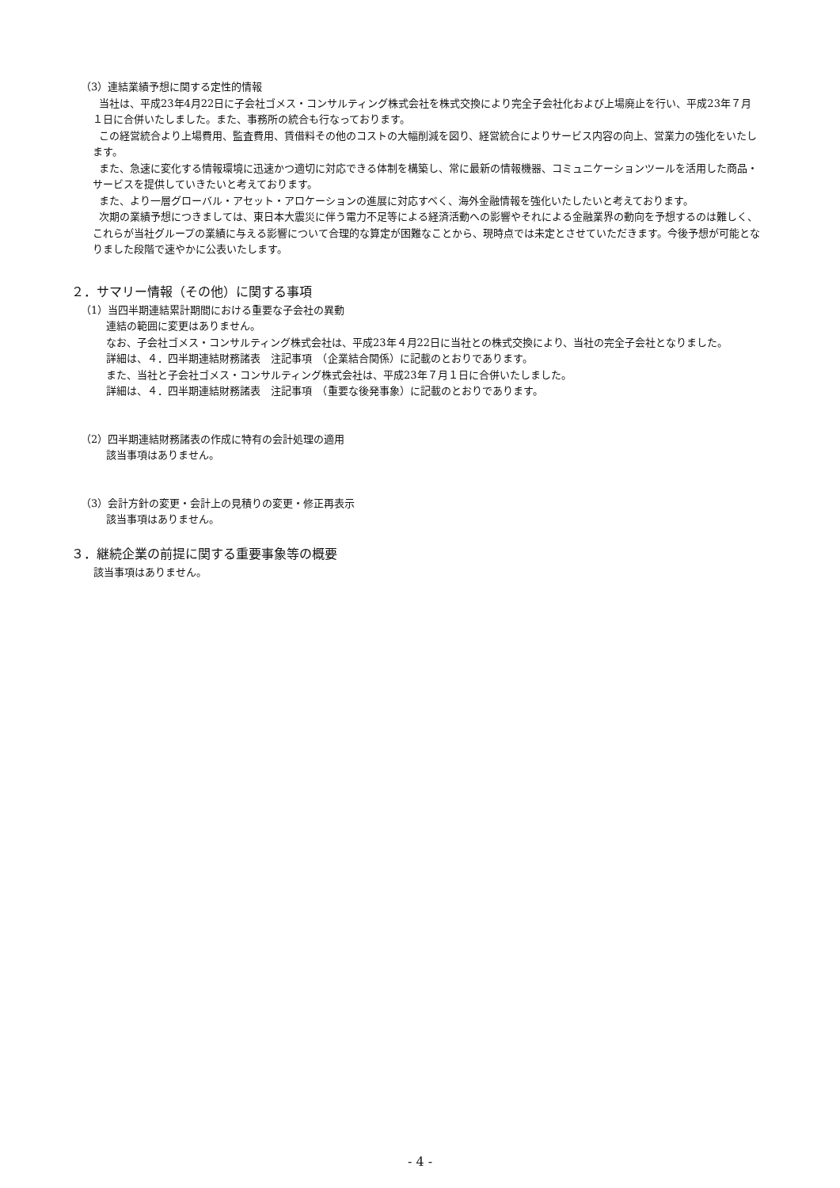（3）連結業績予想に関する定性的情報
当社は、平成23年4月22日に子会社ゴメス・コンサルティング株式会社を株式交換により完全子会社化および上場廃止を行い、平成23年７月１日に合併いたしました。また、事務所の統合も行なっております。
この経営統合より上場費用、監査費用、賃借料その他のコストの大幅削減を図り、経営統合によりサービス内容の向上、営業力の強化をいたします。
また、急速に変化する情報環境に迅速かつ適切に対応できる体制を構築し、常に最新の情報機器、コミュニケーションツールを活用した商品・サービスを提供していきたいと考えております。
また、より一層グローバル・アセット・アロケーションの進展に対応すべく、海外金融情報を強化いたしたいと考えております。
次期の業績予想につきましては、東日本大震災に伴う電力不足等による経済活動への影響やそれによる金融業界の動向を予想するのは難しく、これらが当社グループの業績に与える影響について合理的な算定が困難なことから、現時点では未定とさせていただきます。今後予想が可能となりました段階で速やかに公表いたします。
２．サマリー情報（その他）に関する事項
（1）当四半期連結累計期間における重要な子会社の異動
連結の範囲に変更はありません。
なお、子会社ゴメス・コンサルティング株式会社は、平成23年４月22日に当社との株式交換により、当社の完全子会社となりました。
詳細は、４．四半期連結財務諸表　注記事項　（企業結合関係）に記載のとおりであります。
また、当社と子会社ゴメス・コンサルティング株式会社は、平成23年７月１日に合併いたしました。
詳細は、４．四半期連結財務諸表　注記事項　（重要な後発事象）に記載のとおりであります。
（2）四半期連結財務諸表の作成に特有の会計処理の適用
該当事項はありません。
（3）会計方針の変更・会計上の見積りの変更・修正再表示
該当事項はありません。
３．継続企業の前提に関する重要事象等の概要
該当事項はありません。
- 4 -